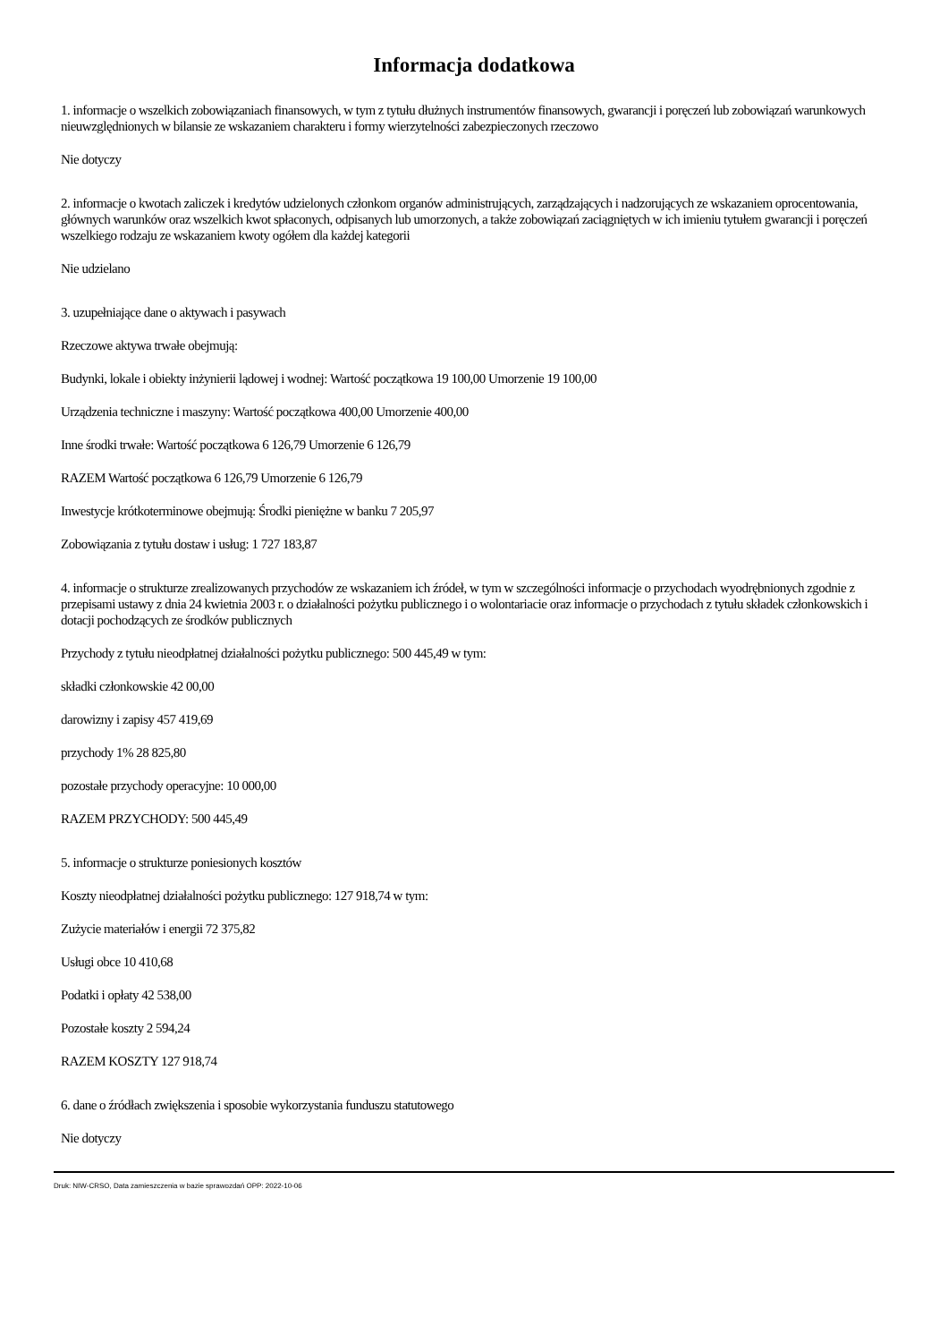Informacja dodatkowa
1. informacje o wszelkich zobowiązaniach finansowych, w tym z tytułu dłużnych instrumentów finansowych, gwarancji i poręczeń lub zobowiązań warunkowych nieuwzględnionych w bilansie ze wskazaniem charakteru i formy wierzytelności zabezpieczonych rzeczowo
Nie dotyczy
2. informacje o kwotach zaliczek i kredytów udzielonych członkom organów administrujących, zarządzających i nadzorujących ze wskazaniem oprocentowania, głównych warunków oraz wszelkich kwot spłaconych, odpisanych lub umorzonych, a także zobowiązań zaciągniętych w ich imieniu tytułem gwarancji i poręczeń wszelkiego rodzaju ze wskazaniem kwoty ogółem dla każdej kategorii
Nie udzielano
3. uzupełniające dane o aktywach i pasywach
Rzeczowe aktywa trwałe obejmują:
Budynki, lokale i obiekty inżynierii lądowej i wodnej: Wartość początkowa 19 100,00 Umorzenie 19 100,00
Urządzenia techniczne i maszyny: Wartość początkowa 400,00 Umorzenie 400,00
Inne środki trwałe: Wartość początkowa 6 126,79 Umorzenie 6 126,79
RAZEM Wartość początkowa 6 126,79 Umorzenie 6 126,79
Inwestycje krótkoterminowe obejmują: Środki pieniężne w banku 7 205,97
Zobowiązania z tytułu dostaw i usług: 1 727 183,87
4. informacje o strukturze zrealizowanych przychodów ze wskazaniem ich źródeł, w tym w szczególności informacje o przychodach wyodrębnionych zgodnie z przepisami ustawy z dnia 24 kwietnia 2003 r. o działalności pożytku publicznego i o wolontariacie oraz informacje o przychodach z tytułu składek członkowskich i dotacji pochodzących ze środków publicznych
Przychody z tytułu nieodpłatnej działalności pożytku publicznego: 500 445,49 w tym:
składki członkowskie 42 00,00
darowizny i zapisy 457 419,69
przychody 1% 28 825,80
pozostałe przychody operacyjne: 10 000,00
RAZEM PRZYCHODY: 500 445,49
5. informacje o strukturze poniesionych kosztów
Koszty nieodpłatnej działalności pożytku publicznego: 127 918,74 w tym:
Zużycie materiałów i energii 72 375,82
Usługi obce 10 410,68
Podatki i opłaty 42 538,00
Pozostałe koszty 2 594,24
RAZEM KOSZTY 127 918,74
6. dane o źródłach zwiększenia i sposobie wykorzystania funduszu statutowego
Nie dotyczy
Druk: NIW-CRSO, Data zamieszczenia w bazie sprawozdań OPP: 2022-10-06